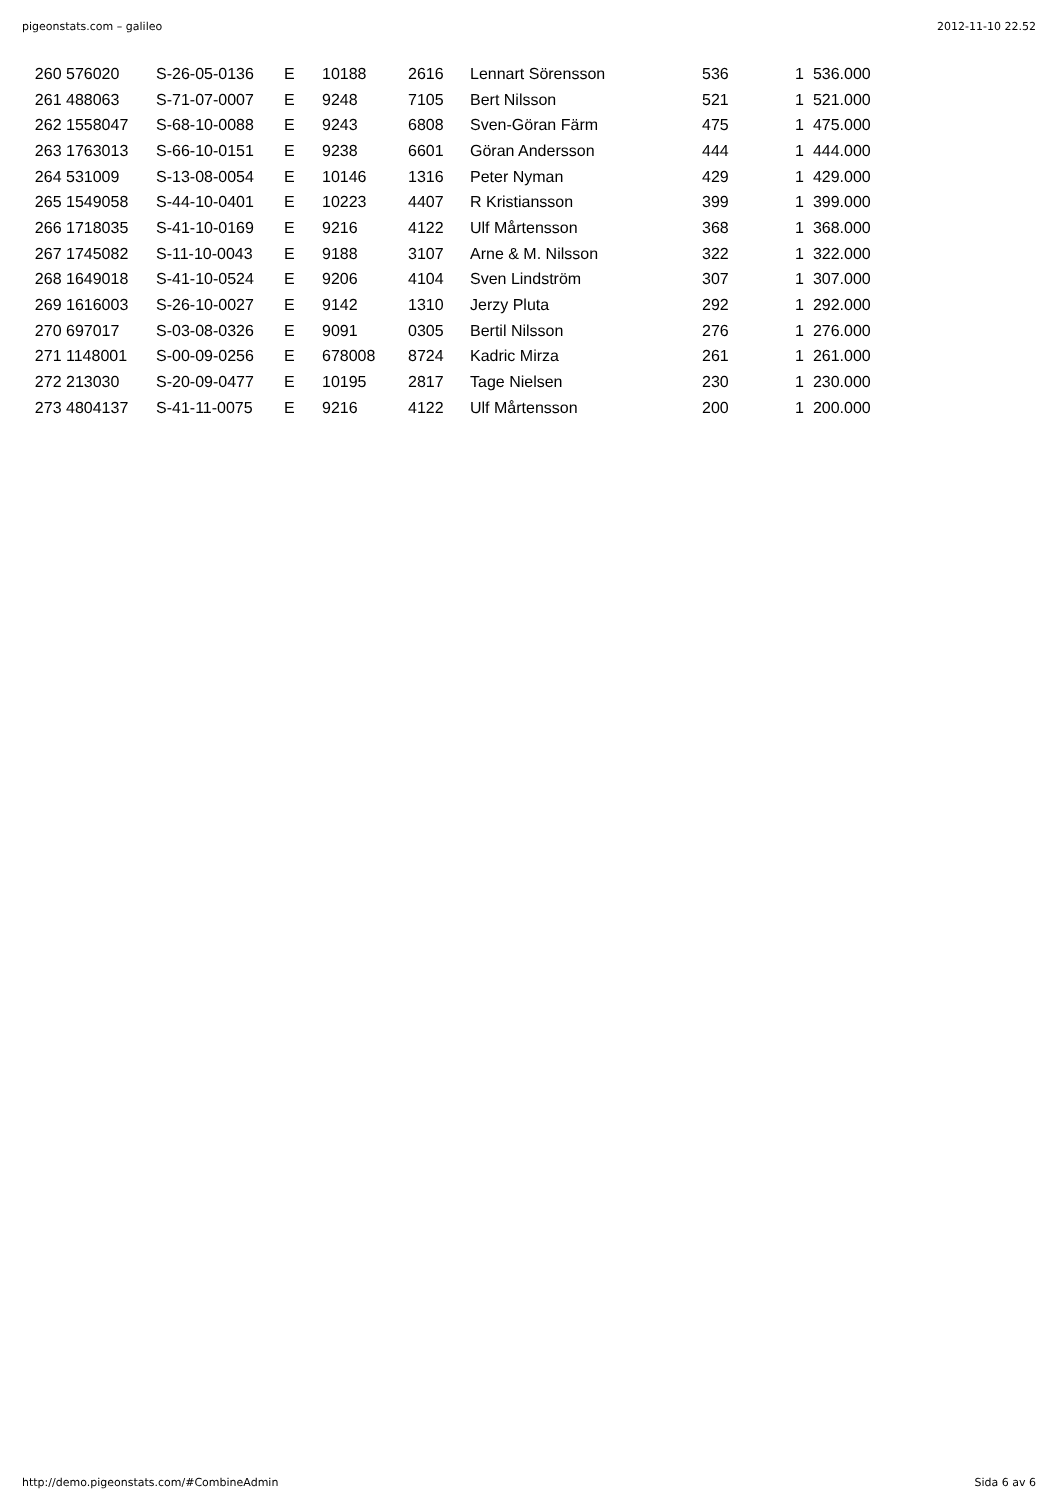pigeonstats.com – galileo 2012-11-10 22.52
| 260 | 576020 | S-26-05-0136 | E | 10188 | 2616 | Lennart Sörensson | 536 | 1 | 536.000 |
| 261 | 488063 | S-71-07-0007 | E | 9248 | 7105 | Bert Nilsson | 521 | 1 | 521.000 |
| 262 | 1558047 | S-68-10-0088 | E | 9243 | 6808 | Sven-Göran Färm | 475 | 1 | 475.000 |
| 263 | 1763013 | S-66-10-0151 | E | 9238 | 6601 | Göran Andersson | 444 | 1 | 444.000 |
| 264 | 531009 | S-13-08-0054 | E | 10146 | 1316 | Peter Nyman | 429 | 1 | 429.000 |
| 265 | 1549058 | S-44-10-0401 | E | 10223 | 4407 | R Kristiansson | 399 | 1 | 399.000 |
| 266 | 1718035 | S-41-10-0169 | E | 9216 | 4122 | Ulf Mårtensson | 368 | 1 | 368.000 |
| 267 | 1745082 | S-11-10-0043 | E | 9188 | 3107 | Arne & M. Nilsson | 322 | 1 | 322.000 |
| 268 | 1649018 | S-41-10-0524 | E | 9206 | 4104 | Sven Lindström | 307 | 1 | 307.000 |
| 269 | 1616003 | S-26-10-0027 | E | 9142 | 1310 | Jerzy Pluta | 292 | 1 | 292.000 |
| 270 | 697017 | S-03-08-0326 | E | 9091 | 0305 | Bertil Nilsson | 276 | 1 | 276.000 |
| 271 | 1148001 | S-00-09-0256 | E | 678008 | 8724 | Kadric Mirza | 261 | 1 | 261.000 |
| 272 | 213030 | S-20-09-0477 | E | 10195 | 2817 | Tage Nielsen | 230 | 1 | 230.000 |
| 273 | 4804137 | S-41-11-0075 | E | 9216 | 4122 | Ulf Mårtensson | 200 | 1 | 200.000 |
http://demo.pigeonstats.com/#CombineAdmin Sida 6 av 6